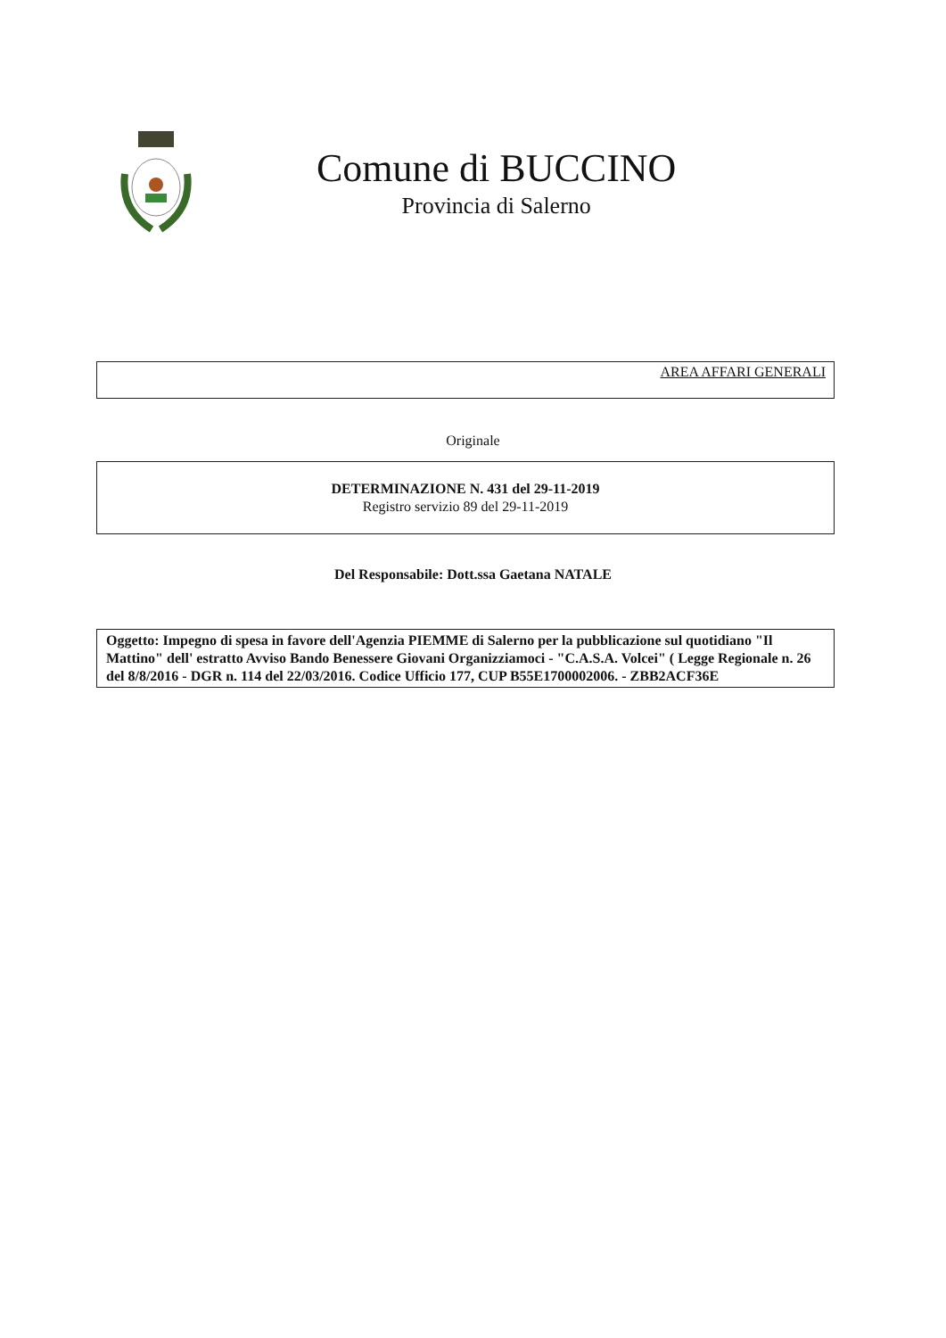Comune di BUCCINO
Provincia di Salerno
AREA AFFARI GENERALI
Originale
DETERMINAZIONE N. 431 del 29-11-2019
Registro servizio 89 del 29-11-2019
Del Responsabile: Dott.ssa Gaetana NATALE
Oggetto: Impegno di spesa in favore dell'Agenzia PIEMME di Salerno per la pubblicazione sul quotidiano "Il Mattino" dell' estratto Avviso Bando Benessere Giovani Organizziamoci - "C.A.S.A. Volcei" ( Legge Regionale n. 26 del 8/8/2016 - DGR n. 114 del 22/03/2016. Codice Ufficio 177, CUP B55E1700002006. - ZBB2ACF36E